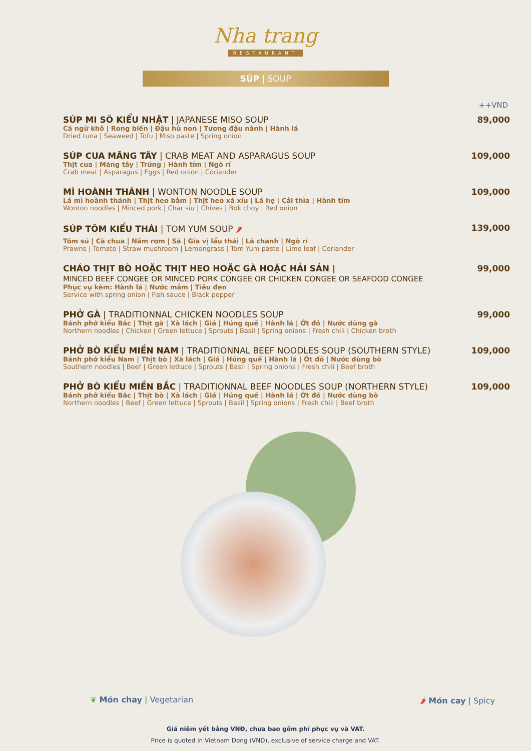Nha trang
RESTAURANT
SÚP | SOUP
++VND
SÚP MI SÔ KIỂU NHẬT | JAPANESE MISO SOUP
Cá ngừ khô | Rong biển | Đậu hủ non | Tương đậu nành | Hành lá
Dried tuna | Seaweed | Tofu | Miso paste | Spring onion
89,000
SÚP CUA MĂNG TÂY | CRAB MEAT AND ASPARAGUS SOUP
Thịt cua | Măng tây | Trứng | Hành tím | Ngò rí
Crab meat | Asparagus | Eggs | Red onion | Coriander
109,000
MÌ HOÀNH THÁNH | WONTON NOODLE SOUP
Lá mì hoành thánh | Thịt heo bằm | Thịt heo xá xíu | Lá hẹ | Cải thìa | Hành tím
Wonton noodles | Minced pork | Char siu | Chives | Bok choy | Red onion
109,000
SÚP TÔM KIỂU THÁI | TOM YUM SOUP 🌶
Tôm sú | Cà chua | Nấm rơm | Sả | Gia vị lẩu thái | Lá chanh | Ngò rí
Prawns | Tomato | Straw mushroom | Lemongrass | Tom Yum paste | Lime leaf | Coriander
139,000
CHÁO THỊT BÒ HOẶC THỊT HEO HOẶC GÀ HOẶC HẢI SẢN |
MINCED BEEF CONGEE OR MINCED PORK CONGEE OR CHICKEN CONGEE OR SEAFOOD CONGEE
Phục vụ kèm: Hành lá | Nước mắm | Tiêu đen
Service with spring onion | Fish sauce | Black pepper
99,000
PHỞ GÀ | TRADITIONNAL CHICKEN NOODLES SOUP
Bánh phở kiểu Bắc | Thịt gà | Xà lách | Giá | Húng quế | Hành lá | Ớt đỏ | Nước dùng gà
Northern noodles | Chicken | Green lettuce | Sprouts | Basil | Spring onions | Fresh chili | Chicken broth
99,000
PHỞ BÒ KIỂU MIỀN NAM | TRADITIONNAL BEEF NOODLES SOUP (SOUTHERN STYLE)
Bánh phở kiểu Nam | Thịt bò | Xà lách | Giá | Húng quế | Hành lá | Ớt đỏ | Nước dùng bò
Southern noodles | Beef | Green lettuce | Sprouts | Basil | Spring onions | Fresh chili | Beef broth
109,000
PHỞ BÒ KIỂU MIỀN BẮC | TRADITIONNAL BEEF NOODLES SOUP (NORTHERN STYLE)
Bánh phở kiểu Bắc | Thịt bò | Xà lách | Giá | Húng quế | Hành lá | Ớt đỏ | Nước dùng bò
Northern noodles | Beef | Green lettuce | Sprouts | Basil | Spring onions | Fresh chili | Beef broth
109,000
❦ Món chay | Vegetarian 🌶 Món cay | Spicy
Giá niêm yết bằng VNĐ, chưa bao gồm phí phục vụ và VAT.
Price is quoted in Vietnam Dong (VND), exclusive of service charge and VAT.